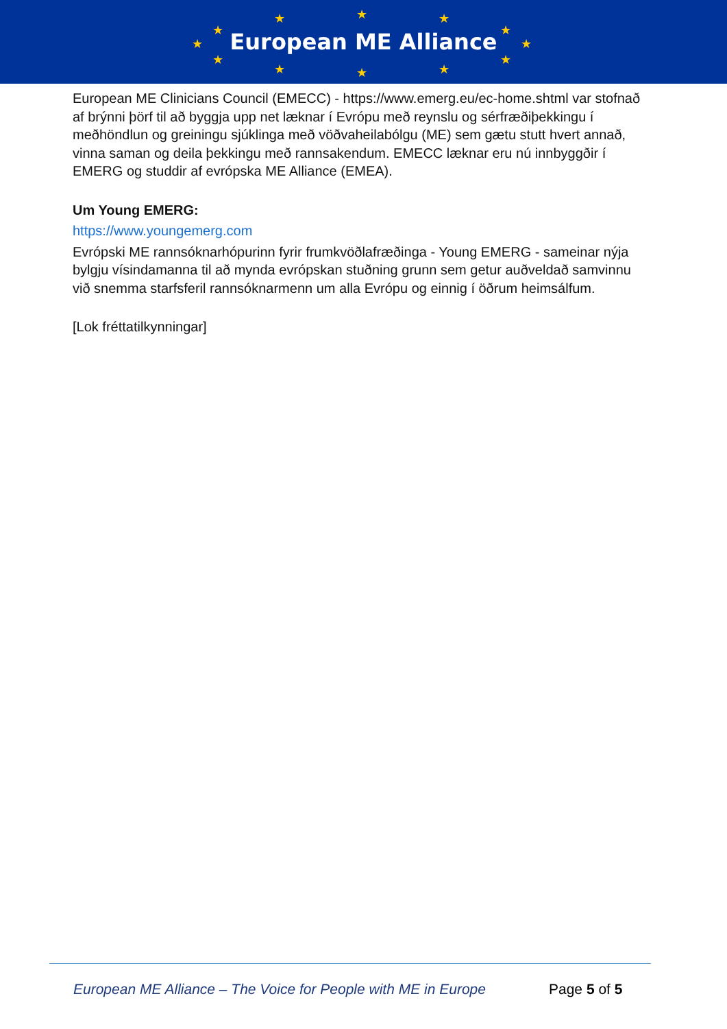European ME Alliance ★ ★ ★
★ ★
★ ★
★ ★
★ ★ ★
European ME Clinicians Council (EMECC) - https://www.emerg.eu/ec-home.shtml var stofnað af brýnni þörf til að byggja upp net læknar í Evrópu með reynslu og sérfræðiþekkingu í meðhöndlun og greiningu sjúklinga með vöðvaheilabólgu (ME) sem gætu stutt hvert annað, vinna saman og deila þekkingu með rannsakendum. EMECC læknar eru nú innbyggðir í EMERG og studdir af evrópska ME Alliance (EMEA).
Um Young EMERG:
https://www.youngemerg.com
Evrópski ME rannsóknarhópurinn fyrir frumkvöðlafræðinga - Young EMERG - sameinar nýja bylgju vísindamanna til að mynda evrópskan stuðning grunn sem getur auðveldað samvinnu við snemma starfsferil rannsóknarmenn um alla Evrópu og einnig í öðrum heimsálfum.
[Lok fréttatilkynningar]
European ME Alliance – The Voice for People with ME in Europe
Page 5 of 5